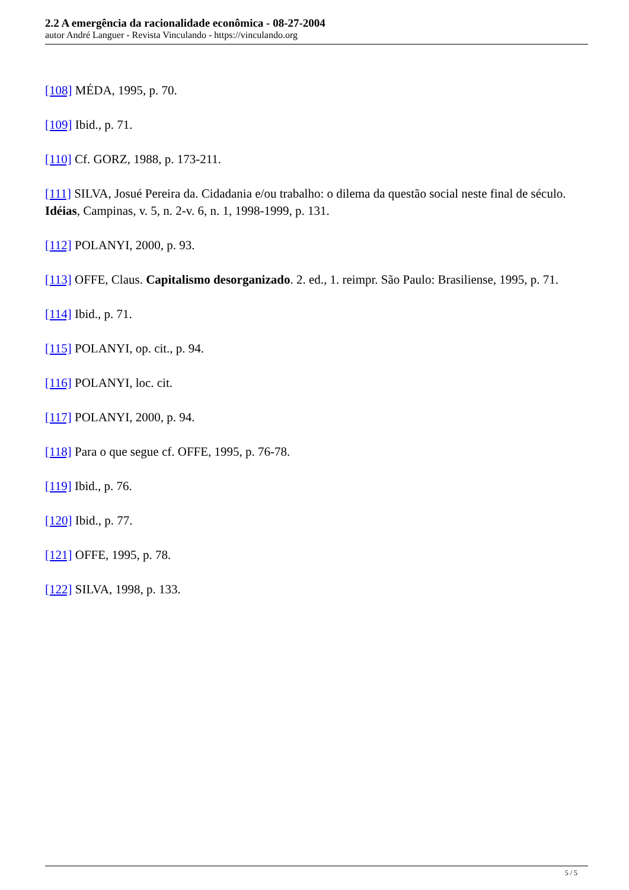2.2 A emergência da racionalidade econômica - 08-27-2004
autor André Languer - Revista Vinculando - https://vinculando.org
[108] MÉDA, 1995, p. 70.
[109] Ibid., p. 71.
[110] Cf. GORZ, 1988, p. 173-211.
[111] SILVA, Josué Pereira da. Cidadania e/ou trabalho: o dilema da questão social neste final de século. Idéias, Campinas, v. 5, n. 2-v. 6, n. 1, 1998-1999, p. 131.
[112] POLANYI, 2000, p. 93.
[113] OFFE, Claus. Capitalismo desorganizado. 2. ed., 1. reimpr. São Paulo: Brasiliense, 1995, p. 71.
[114] Ibid., p. 71.
[115] POLANYI, op. cit., p. 94.
[116] POLANYI, loc. cit.
[117] POLANYI, 2000, p. 94.
[118] Para o que segue cf. OFFE, 1995, p. 76-78.
[119] Ibid., p. 76.
[120] Ibid., p. 77.
[121] OFFE, 1995, p. 78.
[122] SILVA, 1998, p. 133.
5 / 5